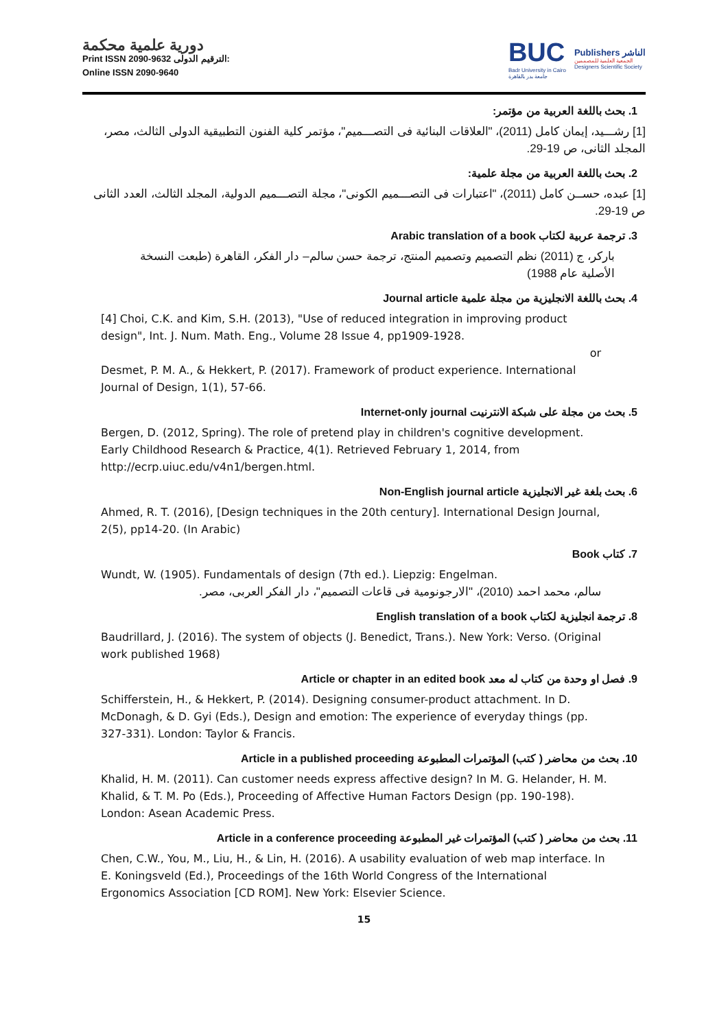دورية علمية محكمة
Print ISSN 2090-9632 الترقيم الدولى:
Online ISSN 2090-9640
BUC
Badr University in Cairo
جامعة بدر بالقاهرة
Publishers الناشر
الجمعية العلمية للمصممين
Designers Scientific Society
1. بحث باللغة العربية من مؤتمر:
[1] رشـــيد، إيمان كامل (2011)، "العلاقات البنائية فى التصـــميم"، مؤتمر كلية الفنون التطبيقية الدولى الثالث، مصر، المجلد الثانى، ص 19-29.
2. بحث باللغة العربية من مجلة علمية:
[1] عبده، حســن كامل (2011)، "اعتبارات فى التصـــميم الكونى"، مجلة التصـــميم الدولية، المجلد الثالث، العدد الثانى ص 19-29.
3. ترجمة عربية لكتاب Arabic translation of a book
باركر، ج (2011) نظم التصميم وتصميم المنتج، ترجمة حسن سالم– دار الفكر، القاهرة (طبعت النسخة الأصلية عام 1988)
4. بحث باللغة الانجليزية من مجلة علمية Journal article
[4] Choi, C.K. and Kim, S.H. (2013), "Use of reduced integration in improving product design", Int. J. Num. Math. Eng., Volume 28 Issue 4, pp1909-1928.
or
Desmet, P. M. A., & Hekkert, P. (2017). Framework of product experience. International Journal of Design, 1(1), 57-66.
5. بحث من مجلة على شبكة الانترنيت Internet-only journal
Bergen, D. (2012, Spring). The role of pretend play in children's cognitive development. Early Childhood Research & Practice, 4(1). Retrieved February 1, 2014, from http://ecrp.uiuc.edu/v4n1/bergen.html.
6. بحث بلغة غير الانجليزية Non-English journal article
Ahmed, R. T. (2016), [Design techniques in the 20th century]. International Design Journal, 2(5), pp14-20. (In Arabic)
7. كتاب Book
Wundt, W. (1905). Fundamentals of design (7th ed.). Liepzig: Engelman.
سالم، محمد احمد (2010)، "الارجونومية فى قاعات التصميم"، دار الفكر العربى، مصر.
8. ترجمة انجليزية لكتاب English translation of a book
Baudrillard, J. (2016). The system of objects (J. Benedict, Trans.). New York: Verso. (Original work published 1968)
9. فصل او وحدة من كتاب له معد Article or chapter in an edited book
Schifferstein, H., & Hekkert, P. (2014). Designing consumer-product attachment. In D. McDonagh, & D. Gyi (Eds.), Design and emotion: The experience of everyday things (pp. 327-331). London: Taylor & Francis.
10. بحث من محاضر ( كتب) المؤتمرات المطبوعة Article in a published proceeding
Khalid, H. M. (2011). Can customer needs express affective design? In M. G. Helander, H. M. Khalid, & T. M. Po (Eds.), Proceeding of Affective Human Factors Design (pp. 190-198). London: Asean Academic Press.
11. بحث من محاضر ( كتب) المؤتمرات غير المطبوعة Article in a conference proceeding
Chen, C.W., You, M., Liu, H., & Lin, H. (2016). A usability evaluation of web map interface. In E. Koningsveld (Ed.), Proceedings of the 16th World Congress of the International Ergonomics Association [CD ROM]. New York: Elsevier Science.
15